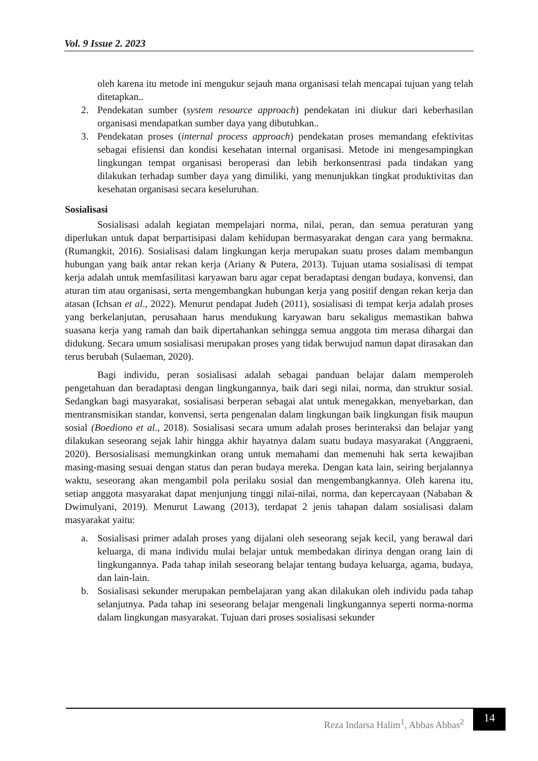Vol. 9 Issue 2. 2023
oleh karena itu metode ini mengukur sejauh mana organisasi telah mencapai tujuan yang telah ditetapkan..
2. Pendekatan sumber (system resource approach) pendekatan ini diukur dari keberhasilan organisasi mendapatkan sumber daya yang dibutuhkan..
3. Pendekatan proses (internal process approach) pendekatan proses memandang efektivitas sebagai efisiensi dan kondisi kesehatan internal organisasi. Metode ini mengesampingkan lingkungan tempat organisasi beroperasi dan lebih berkonsentrasi pada tindakan yang dilakukan terhadap sumber daya yang dimiliki, yang menunjukkan tingkat produktivitas dan kesehatan organisasi secara keseluruhan.
Sosialisasi
Sosialisasi adalah kegiatan mempelajari norma, nilai, peran, dan semua peraturan yang diperlukan untuk dapat berpartisipasi dalam kehidupan bermasyarakat dengan cara yang bermakna. (Rumangkit, 2016). Sosialisasi dalam lingkungan kerja merupakan suatu proses dalam membangun hubungan yang baik antar rekan kerja (Ariany & Putera, 2013). Tujuan utama sosialisasi di tempat kerja adalah untuk memfasilitasi karyawan baru agar cepat beradaptasi dengan budaya, konvensi, dan aturan tim atau organisasi, serta mengembangkan hubungan kerja yang positif dengan rekan kerja dan atasan (Ichsan et al., 2022). Menurut pendapat Judeh (2011), sosialisasi di tempat kerja adalah proses yang berkelanjutan, perusahaan harus mendukung karyawan baru sekaligus memastikan bahwa suasana kerja yang ramah dan baik dipertahankan sehingga semua anggota tim merasa dihargai dan didukung. Secara umum sosialisasi merupakan proses yang tidak berwujud namun dapat dirasakan dan terus berubah (Sulaeman, 2020).
Bagi individu, peran sosialisasi adalah sebagai panduan belajar dalam memperoleh pengetahuan dan beradaptasi dengan lingkungannya, baik dari segi nilai, norma, dan struktur sosial. Sedangkan bagi masyarakat, sosialisasi berperan sebagai alat untuk menegakkan, menyebarkan, dan mentransmisikan standar, konvensi, serta pengenalan dalam lingkungan baik lingkungan fisik maupun sosial (Boediono et al., 2018). Sosialisasi secara umum adalah proses berinteraksi dan belajar yang dilakukan seseorang sejak lahir hingga akhir hayatnya dalam suatu budaya masyarakat (Anggraeni, 2020). Bersosialisasi memungkinkan orang untuk memahami dan memenuhi hak serta kewajiban masing-masing sesuai dengan status dan peran budaya mereka. Dengan kata lain, seiring berjalannya waktu, seseorang akan mengambil pola perilaku sosial dan mengembangkannya. Oleh karena itu, setiap anggota masyarakat dapat menjunjung tinggi nilai-nilai, norma, dan kepercayaan (Nababan & Dwimulyani, 2019). Menurut Lawang (2013), terdapat 2 jenis tahapan dalam sosialisasi dalam masyarakat yaitu:
a. Sosialisasi primer adalah proses yang dijalani oleh seseorang sejak kecil, yang berawal dari keluarga, di mana individu mulai belajar untuk membedakan dirinya dengan orang lain di lingkungannya. Pada tahap inilah seseorang belajar tentang budaya keluarga, agama, budaya, dan lain-lain.
b. Sosialisasi sekunder merupakan pembelajaran yang akan dilakukan oleh individu pada tahap selanjutnya. Pada tahap ini seseorang belajar mengenali lingkungannya seperti norma-norma dalam lingkungan masyarakat. Tujuan dari proses sosialisasi sekunder
Reza Indarsa Halim<sup>1</sup>, Abbas Abbas<sup>2</sup>
14